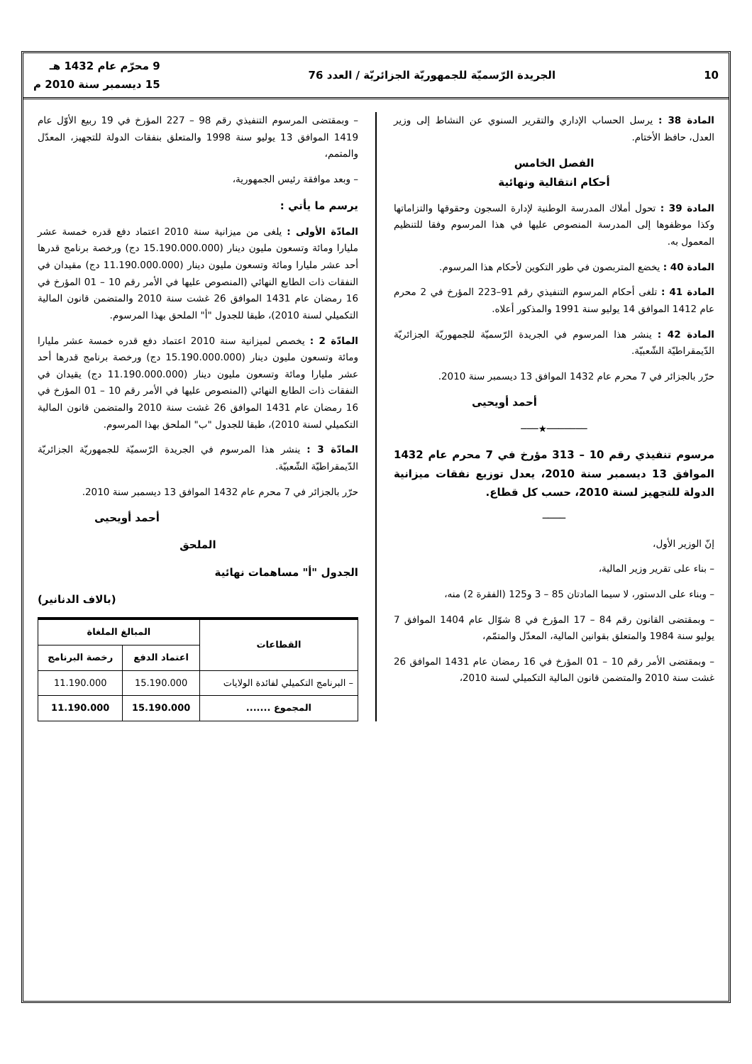10 الجريدة الرّسميّة للجمهوريّة الجزائريّة / العدد 76 9 محرّم عام 1432 هـ
15 ديسمبر سنة 2010 م
المادة 38 : يرسل الحساب الإداري والتقرير السنوي عن النشاط إلى وزير العدل، حافظ الأختام.
الفصل الخامس
أحكام انتقالية ونهائية
المادة 39 : تحول أملاك المدرسة الوطنية لإدارة السجون وحقوقها والتزاماتها وكذا موظفوها إلى المدرسة المنصوص عليها في هذا المرسوم وفقا للتنظيم المعمول به.
المادة 40 : يخضع المتربصون في طور التكوين لأحكام هذا المرسوم.
المادة 41 : تلغى أحكام المرسوم التنفيذي رقم 91–223 المؤرخ في 2 محرم عام 1412 الموافق 14 يوليو سنة 1991 والمذكور أعلاه.
المادة 42 : ينشر هذا المرسوم في الجريدة الرّسميّة للجمهوريّة الجزائريّة الدّيمقراطيّة الشّعبيّة.
حرّر بالجزائر في 7 محرم عام 1432 الموافق 13 ديسمبر سنة 2010.
أحمد أويحيى
───────★───
مرسوم تنفيذي رقم 10 – 313 مؤرخ في 7 محرم عام 1432 الموافق 13 ديسمبر سنة 2010، يعدل توزيع نفقات ميزانية الدولة للتجهيز لسنة 2010، حسب كل قطاع.
────
إنّ الوزير الأول،
– بناء على تقرير وزير المالية،
– وبناء على الدستور، لا سيما المادتان 85 – 3 و125 (الفقرة 2) منه،
– وبمقتضى القانون رقم 84 – 17 المؤرخ في 8 شوّال عام 1404 الموافق 7 يوليو سنة 1984 والمتعلق بقوانين المالية، المعدّل والمتمّم،
– وبمقتضى الأمر رقم 10 – 01 المؤرخ في 16 رمضان عام 1431 الموافق 26 غشت سنة 2010 والمتضمن قانون المالية التكميلي لسنة 2010،
– وبمقتضى المرسوم التنفيذي رقم 98 – 227 المؤرخ في 19 ربيع الأوّل عام 1419 الموافق 13 يوليو سنة 1998 والمتعلق بنفقات الدولة للتجهيز، المعدّل والمتمم،
– وبعد موافقة رئيس الجمهورية،
يرسم ما يأتي :
المادّة الأولى : يلغى من ميزانية سنة 2010 اعتماد دفع قدره خمسة عشر مليارا ومائة وتسعون مليون دينار (15.190.000.000 دج) ورخصة برنامج قدرها أحد عشر مليارا ومائة وتسعون مليون دينار (11.190.000.000 دج) مقيدان في النفقات ذات الطابع النهائي (المنصوص عليها في الأمر رقم 10 – 01 المؤرخ في 16 رمضان عام 1431 الموافق 26 غشت سنة 2010 والمتضمن قانون المالية التكميلي لسنة 2010)، طبقا للجدول "أ" الملحق بهذا المرسوم.
المادّة 2 : يخصص لميزانية سنة 2010 اعتماد دفع قدره خمسة عشر مليارا ومائة وتسعون مليون دينار (15.190.000.000 دج) ورخصة برنامج قدرها أحد عشر مليارا ومائة وتسعون مليون دينار (11.190.000.000 دج) يقيدان في النفقات ذات الطابع النهائي (المنصوص عليها في الأمر رقم 10 – 01 المؤرخ في 16 رمضان عام 1431 الموافق 26 غشت سنة 2010 والمتضمن قانون المالية التكميلي لسنة 2010)، طبقا للجدول "ب" الملحق بهذا المرسوم.
المادّة 3 : ينشر هذا المرسوم في الجريدة الرّسميّة للجمهوريّة الجزائريّة الدّيمقراطيّة الشّعبيّة.
حرّر بالجزائر في 7 محرم عام 1432 الموافق 13 ديسمبر سنة 2010.
أحمد أويحيى
الملحق
الجدول "أ" مساهمات نهائية
(بالاف الدنانير)
| القطاعات | المبالغ الملغاة | |
| --- | --- | --- |
| | اعتماد الدفع | رخصة البرنامج |
| – البرنامج التكميلي لفائدة الولايات | 15.190.000 | 11.190.000 |
| المجموع ....... | 15.190.000 | 11.190.000 |